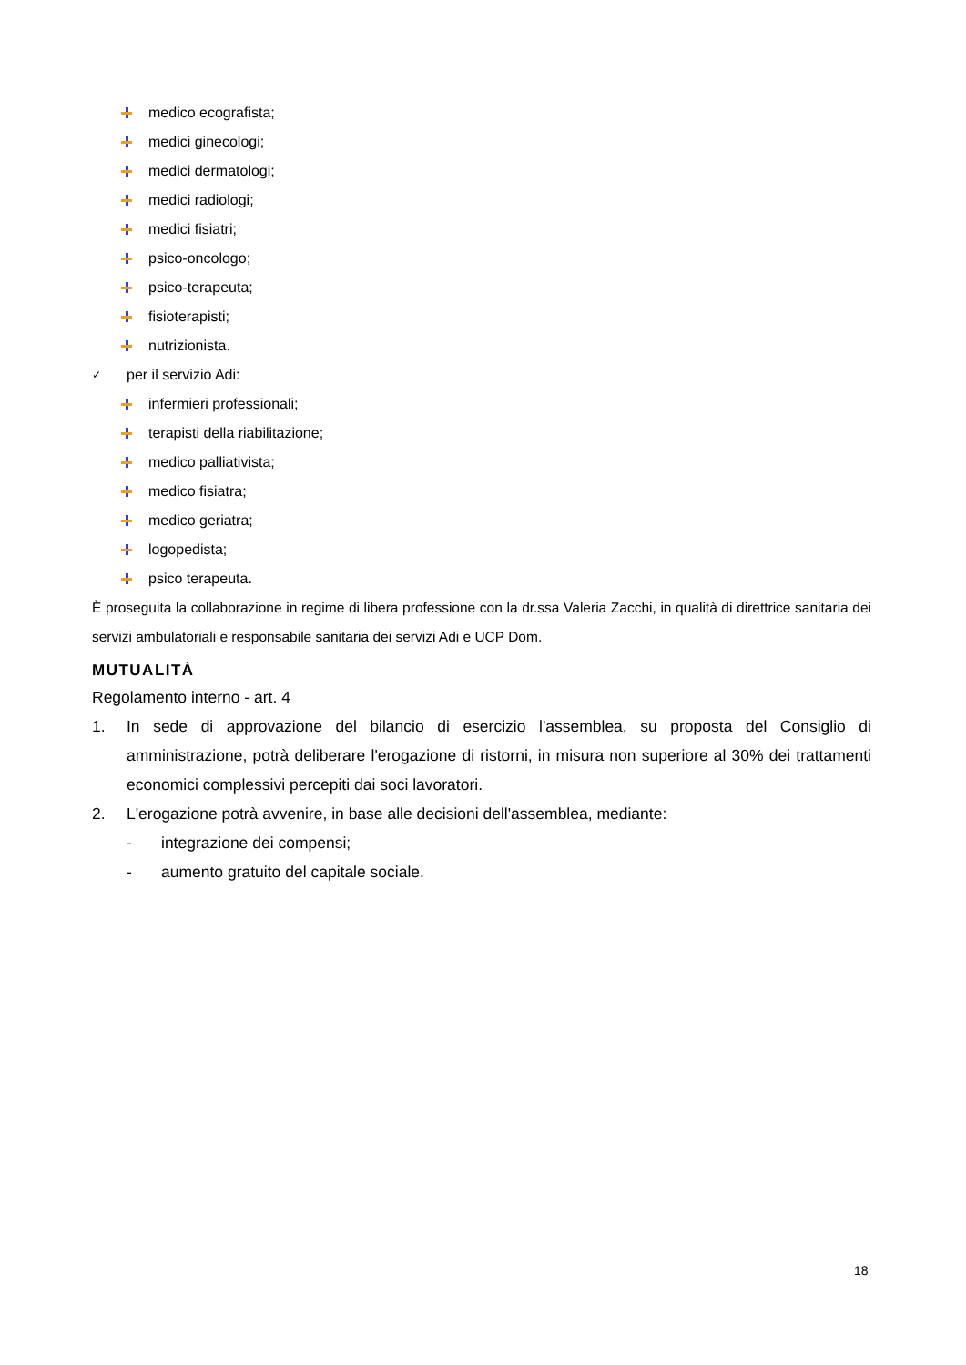medico ecografista;
medici ginecologi;
medici dermatologi;
medici radiologi;
medici fisiatri;
psico-oncologo;
psico-terapeuta;
fisioterapisti;
nutrizionista.
✓ per il servizio Adi:
infermieri professionali;
terapisti della riabilitazione;
medico palliativista;
medico fisiatra;
medico geriatra;
logopedista;
psico terapeuta.
È proseguita la collaborazione in regime di libera professione con la dr.ssa Valeria Zacchi, in qualità di direttrice sanitaria dei servizi ambulatoriali e responsabile sanitaria dei servizi Adi e UCP Dom.
MUTUALITÀ
Regolamento interno - art. 4
1. In sede di approvazione del bilancio di esercizio l'assemblea, su proposta del Consiglio di amministrazione, potrà deliberare l'erogazione di ristorni, in misura non superiore al 30% dei trattamenti economici complessivi percepiti dai soci lavoratori.
2. L'erogazione potrà avvenire, in base alle decisioni dell'assemblea, mediante:
- integrazione dei compensi;
- aumento gratuito del capitale sociale.
18